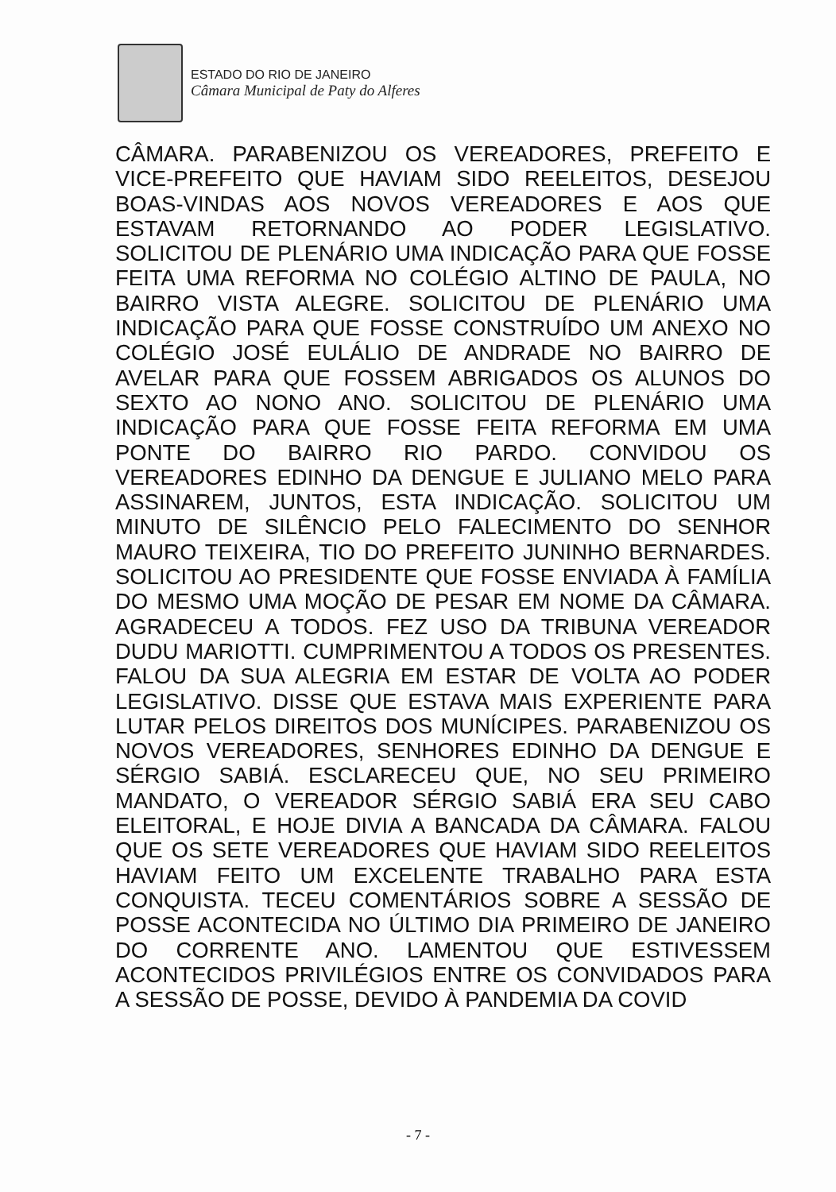ESTADO DO RIO DE JANEIRO
Câmara Municipal de Paty do Alferes
CÂMARA. PARABENIZOU OS VEREADORES, PREFEITO E VICE-PREFEITO QUE HAVIAM SIDO REELEITOS, DESEJOU BOAS-VINDAS AOS NOVOS VEREADORES E AOS QUE ESTAVAM RETORNANDO AO PODER LEGISLATIVO. SOLICITOU DE PLENÁRIO UMA INDICAÇÃO PARA QUE FOSSE FEITA UMA REFORMA NO COLÉGIO ALTINO DE PAULA, NO BAIRRO VISTA ALEGRE. SOLICITOU DE PLENÁRIO UMA INDICAÇÃO PARA QUE FOSSE CONSTRUÍDO UM ANEXO NO COLÉGIO JOSÉ EULÁLIO DE ANDRADE NO BAIRRO DE AVELAR PARA QUE FOSSEM ABRIGADOS OS ALUNOS DO SEXTO AO NONO ANO. SOLICITOU DE PLENÁRIO UMA INDICAÇÃO PARA QUE FOSSE FEITA REFORMA EM UMA PONTE DO BAIRRO RIO PARDO. CONVIDOU OS VEREADORES EDINHO DA DENGUE E JULIANO MELO PARA ASSINAREM, JUNTOS, ESTA INDICAÇÃO. SOLICITOU UM MINUTO DE SILÊNCIO PELO FALECIMENTO DO SENHOR MAURO TEIXEIRA, TIO DO PREFEITO JUNINHO BERNARDES. SOLICITOU AO PRESIDENTE QUE FOSSE ENVIADA À FAMÍLIA DO MESMO UMA MOÇÃO DE PESAR EM NOME DA CÂMARA. AGRADECEU A TODOS. FEZ USO DA TRIBUNA VEREADOR DUDU MARIOTTI. CUMPRIMENTOU A TODOS OS PRESENTES. FALOU DA SUA ALEGRIA EM ESTAR DE VOLTA AO PODER LEGISLATIVO. DISSE QUE ESTAVA MAIS EXPERIENTE PARA LUTAR PELOS DIREITOS DOS MUNÍCIPES. PARABENIZOU OS NOVOS VEREADORES, SENHORES EDINHO DA DENGUE E SÉRGIO SABIÁ. ESCLARECEU QUE, NO SEU PRIMEIRO MANDATO, O VEREADOR SÉRGIO SABIÁ ERA SEU CABO ELEITORAL, E HOJE DIVIA A BANCADA DA CÂMARA. FALOU QUE OS SETE VEREADORES QUE HAVIAM SIDO REELEITOS HAVIAM FEITO UM EXCELENTE TRABALHO PARA ESTA CONQUISTA. TECEU COMENTÁRIOS SOBRE A SESSÃO DE POSSE ACONTECIDA NO ÚLTIMO DIA PRIMEIRO DE JANEIRO DO CORRENTE ANO. LAMENTOU QUE ESTIVESSEM ACONTECIDOS PRIVILÉGIOS ENTRE OS CONVIDADOS PARA A SESSÃO DE POSSE, DEVIDO À PANDEMIA DA COVID
- 7 -